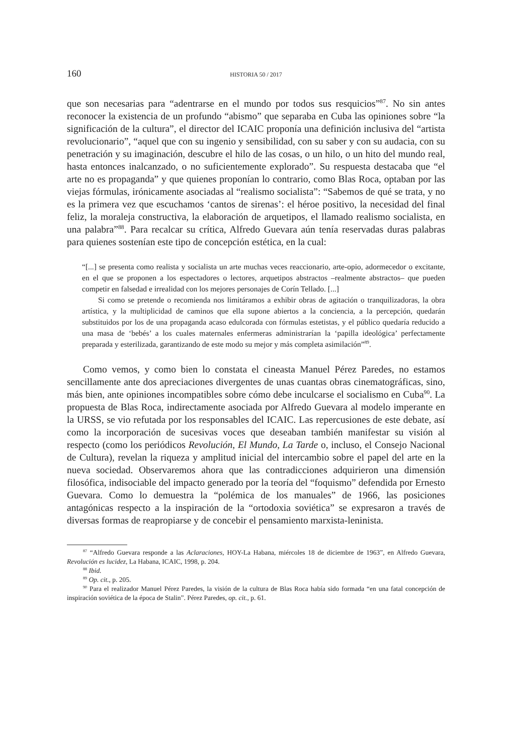160 HISTORIA 50 / 2017
que son necesarias para “adentrarse en el mundo por todos sus resquicios”<sup>87</sup>. No sin antes reconocer la existencia de un profundo “abismo” que separaba en Cuba las opiniones sobre “la significación de la cultura”, el director del ICAIC proponía una definición inclusiva del “artista revolucionario”, “aquel que con su ingenio y sensibilidad, con su saber y con su audacia, con su penetración y su imaginación, descubre el hilo de las cosas, o un hilo, o un hito del mundo real, hasta entonces inalcanzado, o no suficientemente explorado”. Su respuesta destacaba que “el arte no es propaganda” y que quienes proponían lo contrario, como Blas Roca, optaban por las viejas fórmulas, irónicamente asociadas al “realismo socialista”: “Sabemos de qué se trata, y no es la primera vez que escuchamos ‘cantos de sirenas’: el héroe positivo, la necesidad del final feliz, la moraleja constructiva, la elaboración de arquetipos, el llamado realismo socialista, en una palabra”<sup>88</sup>. Para recalcar su crítica, Alfredo Guevara aún tenía reservadas duras palabras para quienes sostenían este tipo de concepción estética, en la cual:
“[...] se presenta como realista y socialista un arte muchas veces reaccionario, arte-opio, adormecedor o excitante, en el que se proponen a los espectadores o lectores, arquetipos abstractos –realmente abstractos– que pueden competir en falsedad e irrealidad con los mejores personajes de Corín Tellado. [...]
Si como se pretende o recomienda nos limitáramos a exhibir obras de agitación o tranquilizadoras, la obra artística, y la multiplicidad de caminos que ella supone abiertos a la conciencia, a la percepción, quedarán substituidos por los de una propaganda acaso edulcorada con fórmulas estetistas, y el público quedaría reducido a una masa de ‘bebés’ a los cuales maternales enfermeras administrarían la ‘papilla ideológica’ perfectamente preparada y esterilizada, garantizando de este modo su mejor y más completa asimilación”<sup>89</sup>.
Como vemos, y como bien lo constata el cineasta Manuel Pérez Paredes, no estamos sencillamente ante dos apreciaciones divergentes de unas cuantas obras cinematográficas, sino, más bien, ante opiniones incompatibles sobre cómo debe inculcarse el socialismo en Cuba<sup>90</sup>. La propuesta de Blas Roca, indirectamente asociada por Alfredo Guevara al modelo imperante en la URSS, se vio refutada por los responsables del ICAIC. Las repercusiones de este debate, así como la incorporación de sucesivas voces que deseaban también manifestar su visión al respecto (como los periódicos Revolución, El Mundo, La Tarde o, incluso, el Consejo Nacional de Cultura), revelan la riqueza y amplitud inicial del intercambio sobre el papel del arte en la nueva sociedad. Observaremos ahora que las contradicciones adquirieron una dimensión filosófica, indisociable del impacto generado por la teoría del “foquismo” defendida por Ernesto Guevara. Como lo demuestra la “polémica de los manuales” de 1966, las posiciones antagónicas respecto a la inspiración de la “ortodoxia soviética” se expresaron a través de diversas formas de reapropiarse y de concebir el pensamiento marxista-leninista.
<sup>87</sup> “Alfredo Guevara responde a las Aclaraciones, HOY-La Habana, miércoles 18 de diciembre de 1963”, en Alfredo Guevara, Revolución es lucidez, La Habana, ICAIC, 1998, p. 204.
<sup>88</sup> Ibid.
<sup>89</sup> Op. cit., p. 205.
<sup>90</sup> Para el realizador Manuel Pérez Paredes, la visión de la cultura de Blas Roca había sido formada “en una fatal concepción de inspiración soviética de la época de Stalin”. Pérez Paredes, op. cit., p. 61.